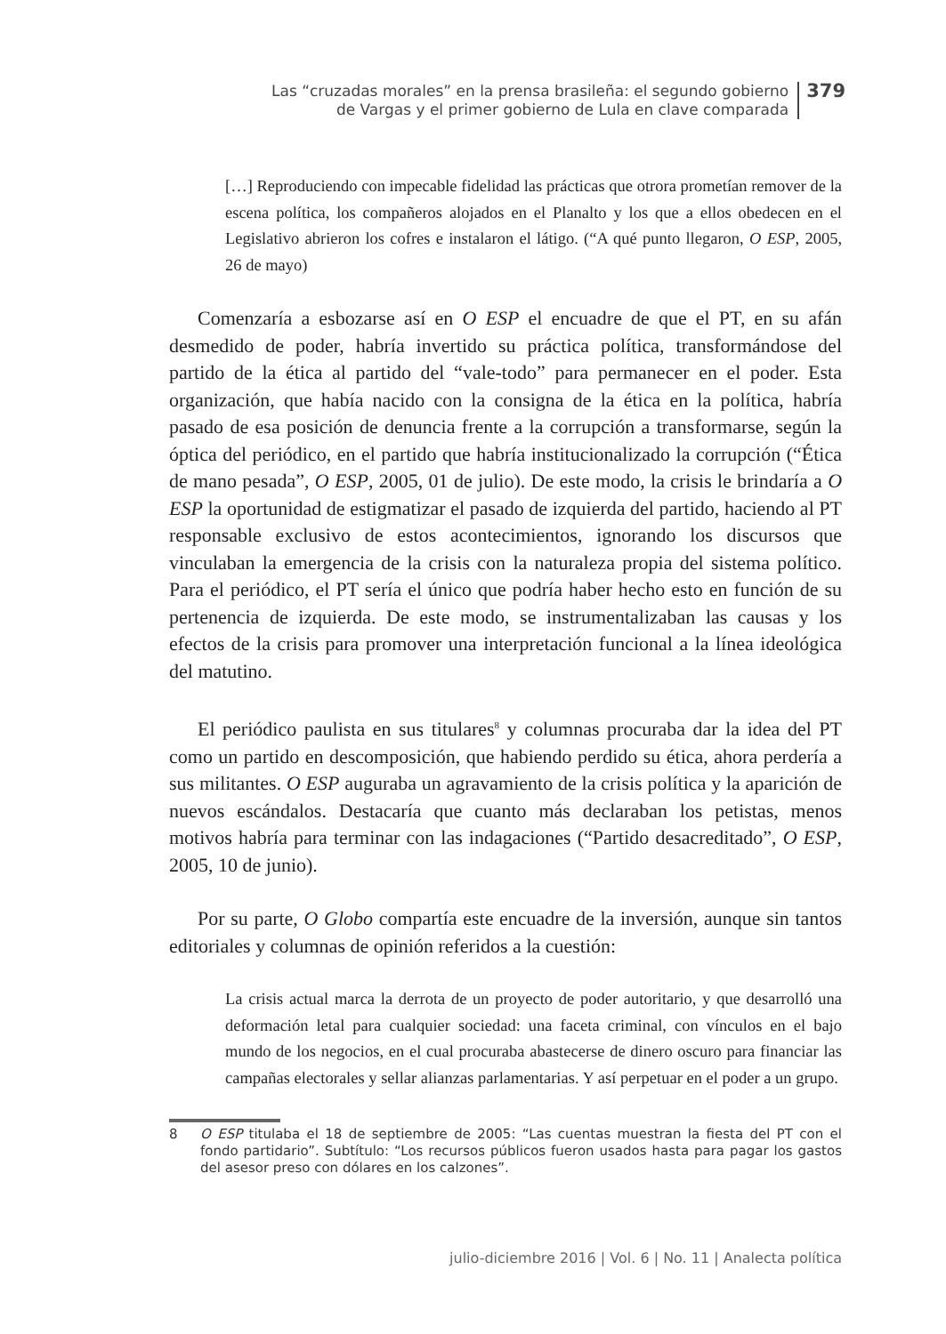Las “cruzadas morales” en la prensa brasileña: el segundo gobierno
de Vargas y el primer gobierno de Lula en clave comparada
379
[…] Reproduciendo con impecable fidelidad las prácticas que otrora prometían remover de la escena política, los compañeros alojados en el Planalto y los que a ellos obedecen en el Legislativo abrieron los cofres e instalaron el látigo. (“A qué punto llegaron, O ESP, 2005, 26 de mayo)
Comenzaría a esbozarse así en O ESP el encuadre de que el PT, en su afán desmedido de poder, habría invertido su práctica política, transformándose del partido de la ética al partido del “vale-todo” para permanecer en el poder. Esta organización, que había nacido con la consigna de la ética en la política, habría pasado de esa posición de denuncia frente a la corrupción a transformarse, según la óptica del periódico, en el partido que habría institucionalizado la corrupción (“Ética de mano pesada”, O ESP, 2005, 01 de julio). De este modo, la crisis le brindaría a O ESP la oportunidad de estigmatizar el pasado de izquierda del partido, haciendo al PT responsable exclusivo de estos acontecimientos, ignorando los discursos que vinculaban la emergencia de la crisis con la naturaleza propia del sistema político. Para el periódico, el PT sería el único que podría haber hecho esto en función de su pertenencia de izquierda. De este modo, se instrumentalizaban las causas y los efectos de la crisis para promover una interpretación funcional a la línea ideológica del matutino.
El periódico paulista en sus titulares<sup>8</sup> y columnas procuraba dar la idea del PT como un partido en descomposición, que habiendo perdido su ética, ahora perdería a sus militantes. O ESP auguraba un agravamiento de la crisis política y la aparición de nuevos escándalos. Destacaría que cuanto más declaraban los petistas, menos motivos habría para terminar con las indagaciones (“Partido desacreditado”, O ESP, 2005, 10 de junio).
Por su parte, O Globo compartía este encuadre de la inversión, aunque sin tantos editoriales y columnas de opinión referidos a la cuestión:
La crisis actual marca la derrota de un proyecto de poder autoritario, y que desarrolló una deformación letal para cualquier sociedad: una faceta criminal, con vínculos en el bajo mundo de los negocios, en el cual procuraba abastecerse de dinero oscuro para financiar las campañas electorales y sellar alianzas parlamentarias. Y así perpetuar en el poder a un grupo.
8 O ESP titulaba el 18 de septiembre de 2005: “Las cuentas muestran la fiesta del PT con el fondo partidario”. Subtítulo: “Los recursos públicos fueron usados hasta para pagar los gastos del asesor preso con dólares en los calzones”.
julio-diciembre 2016 | Vol. 6 | No. 11 | Analecta política